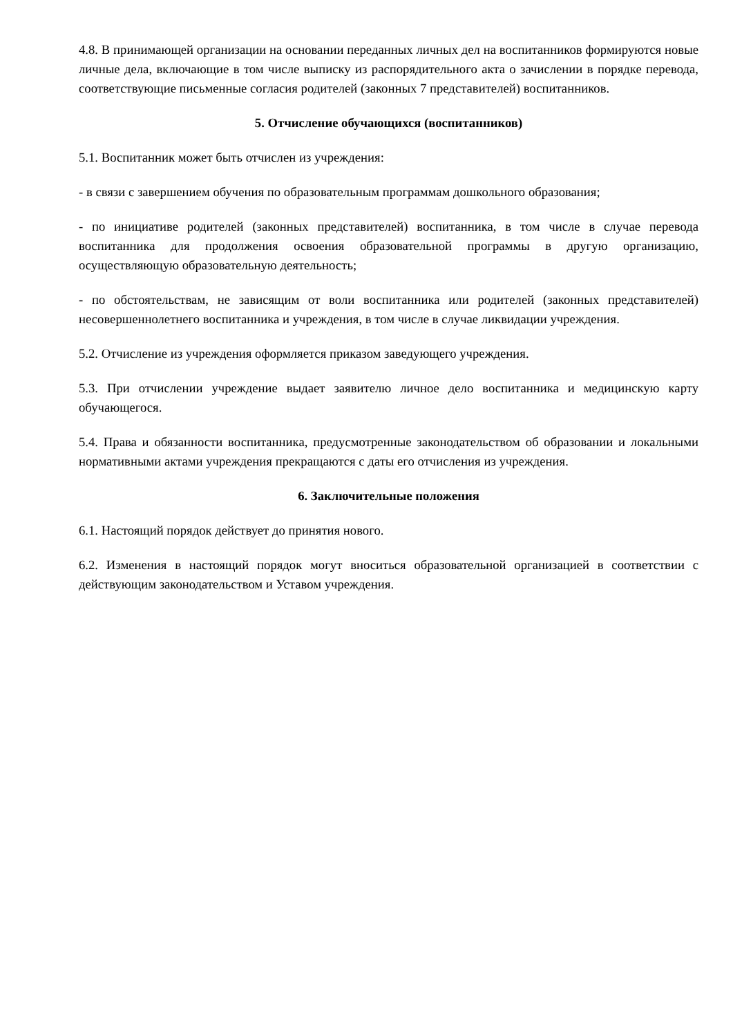4.8. В принимающей организации на основании переданных личных дел на воспитанников формируются новые личные дела, включающие в том числе выписку из распорядительного акта о зачислении в порядке перевода, соответствующие письменные согласия родителей (законных 7 представителей) воспитанников.
5. Отчисление обучающихся (воспитанников)
5.1. Воспитанник может быть отчислен из учреждения:
- в связи с завершением обучения по образовательным программам дошкольного образования;
- по инициативе родителей (законных представителей) воспитанника, в том числе в случае перевода воспитанника для продолжения освоения образовательной программы в другую организацию, осуществляющую образовательную деятельность;
- по обстоятельствам, не зависящим от воли воспитанника или родителей (законных представителей) несовершеннолетнего воспитанника и учреждения, в том числе в случае ликвидации учреждения.
5.2. Отчисление из учреждения оформляется приказом заведующего учреждения.
5.3. При отчислении учреждение выдает заявителю личное дело воспитанника и медицинскую карту обучающегося.
5.4. Права и обязанности воспитанника, предусмотренные законодательством об образовании и локальными нормативными актами учреждения прекращаются с даты его отчисления из учреждения.
6. Заключительные положения
6.1. Настоящий порядок действует до принятия нового.
6.2. Изменения в настоящий порядок могут вноситься образовательной организацией в соответствии с действующим законодательством и Уставом учреждения.